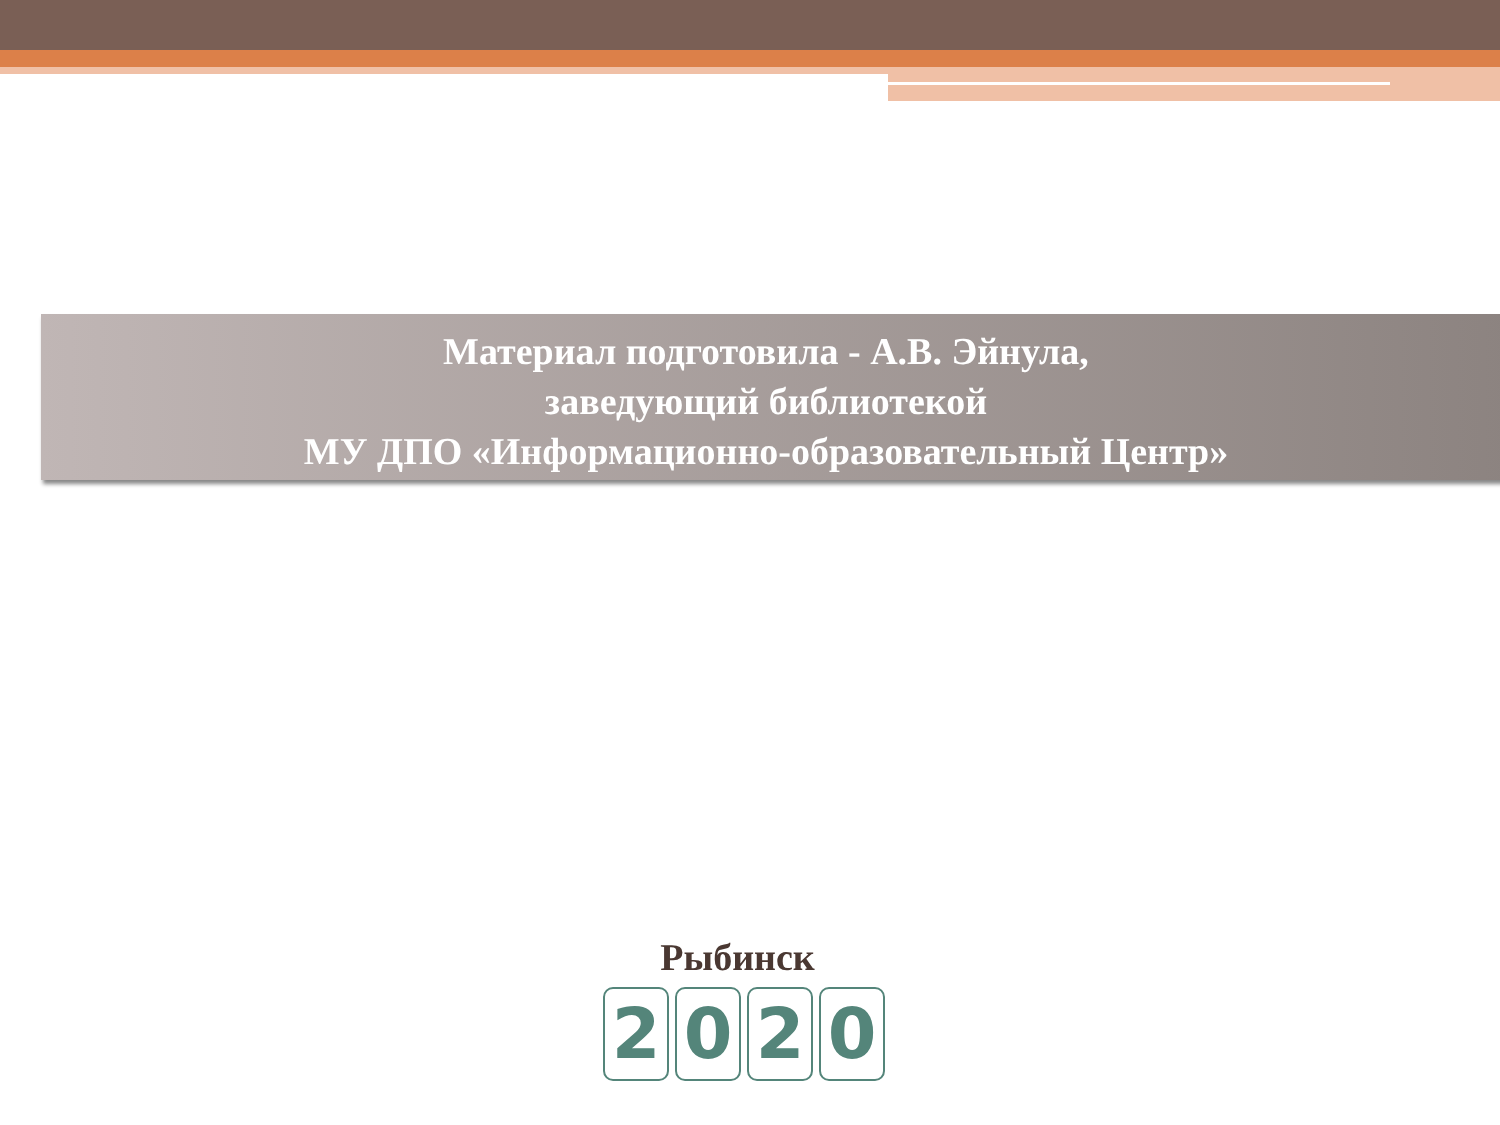Материал подготовила - А.В. Эйнула,
заведующий библиотекой
МУ ДПО «Информационно-образовательный Центр»
Рыбинск
2020